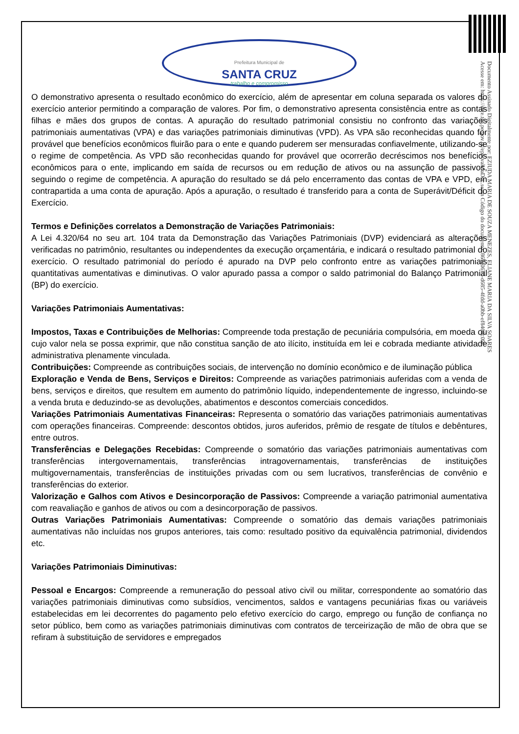Prefeitura Municipal de
SANTA CRUZ
trabalho e compromisso
O demonstrativo apresenta o resultado econômico do exercício, além de apresentar em coluna separada os valores do exercício anterior permitindo a comparação de valores. Por fim, o demonstrativo apresenta consistência entre as contas filhas e mães dos grupos de contas. A apuração do resultado patrimonial consistiu no confronto das variações patrimoniais aumentativas (VPA) e das variações patrimoniais diminutivas (VPD). As VPA são reconhecidas quando for provável que benefícios econômicos fluirão para o ente e quando puderem ser mensuradas confiavelmente, utilizando-se o regime de competência. As VPD são reconhecidas quando for provável que ocorrerão decréscimos nos benefícios econômicos para o ente, implicando em saída de recursos ou em redução de ativos ou na assunção de passivos, seguindo o regime de competência. A apuração do resultado se dá pelo encerramento das contas de VPA e VPD, em contrapartida a uma conta de apuração. Após a apuração, o resultado é transferido para a conta de Superávit/Déficit do Exercício.
Termos e Definições correlatos a Demonstração de Variações Patrimoniais:
A Lei 4.320/64 no seu art. 104 trata da Demonstração das Variações Patrimoniais (DVP) evidenciará as alterações verificadas no patrimônio, resultantes ou independentes da execução orçamentária, e indicará o resultado patrimonial do exercício. O resultado patrimonial do período é apurado na DVP pelo confronto entre as variações patrimoniais quantitativas aumentativas e diminutivas. O valor apurado passa a compor o saldo patrimonial do Balanço Patrimonial (BP) do exercício.
Variações Patrimoniais Aumentativas:
Impostos, Taxas e Contribuições de Melhorias: Compreende toda prestação de pecuniária compulsória, em moeda ou cujo valor nela se possa exprimir, que não constitua sanção de ato ilícito, instituída em lei e cobrada mediante atividade administrativa plenamente vinculada.
Contribuições: Compreende as contribuições sociais, de intervenção no domínio econômico e de iluminação pública
Exploração e Venda de Bens, Serviços e Direitos: Compreende as variações patrimoniais auferidas com a venda de bens, serviços e direitos, que resultem em aumento do patrimônio líquido, independentemente de ingresso, incluindo-se a venda bruta e deduzindo-se as devoluções, abatimentos e descontos comerciais concedidos.
Variações Patrimoniais Aumentativas Financeiras: Representa o somatório das variações patrimoniais aumentativas com operações financeiras. Compreende: descontos obtidos, juros auferidos, prêmio de resgate de títulos e debêntures, entre outros.
Transferências e Delegações Recebidas: Compreende o somatório das variações patrimoniais aumentativas com transferências intergovernamentais, transferências intragovernamentais, transferências de instituições multigovernamentais, transferências de instituições privadas com ou sem lucrativos, transferências de convênio e transferências do exterior.
Valorização e Galhos com Ativos e Desincorporação de Passivos: Compreende a variação patrimonial aumentativa com reavaliação e ganhos de ativos ou com a desincorporação de passivos.
Outras Variações Patrimoniais Aumentativas: Compreende o somatório das demais variações patrimoniais aumentativas não incluídas nos grupos anteriores, tais como: resultado positivo da equivalência patrimonial, dividendos etc.
Variações Patrimoniais Diminutivas:
Pessoal e Encargos: Compreende a remuneração do pessoal ativo civil ou militar, correspondente ao somatório das variações patrimoniais diminutivas como subsídios, vencimentos, saldos e vantagens pecuniárias fixas ou variáveis estabelecidas em lei decorrentes do pagamento pelo efetivo exercício do cargo, emprego ou função de confiança no setor público, bem como as variações patrimoniais diminutivas com contratos de terceirização de mão de obra que se refiram à substituição de servidores e empregados
Documento Assinado Digitalmente por: EZIUDA MARIA DE SOUZA MENEZES, ELIANE MARIA DA SILVA SOARES
Acesse em: https://etce.tce.pe.gov.br/epp/validaDoc.seam Código do documento: 869e067d-d685-4fdd-a0bb-ef8468c09f